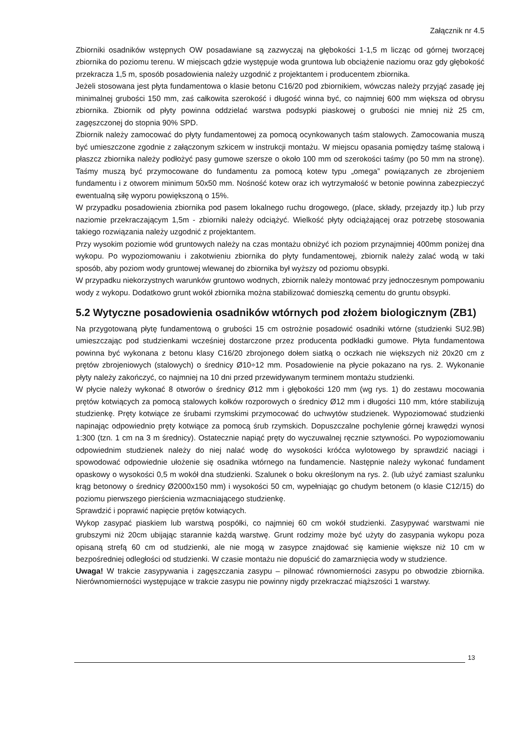Załącznik nr 4.5
Zbiorniki osadników wstępnych OW posadawiane są zazwyczaj na głębokości 1-1,5 m licząc od górnej tworzącej zbiornika do poziomu terenu. W miejscach gdzie występuje woda gruntowa lub obciążenie naziomu oraz gdy głębokość przekracza 1,5 m, sposób posadowienia należy uzgodnić z projektantem i producentem zbiornika.
Jeżeli stosowana jest płyta fundamentowa o klasie betonu C16/20 pod zbiornikiem, wówczas należy przyjąć zasadę jej minimalnej grubości 150 mm, zaś całkowita szerokość i długość winna być, co najmniej 600 mm większa od obrysu zbiornika. Zbiornik od płyty powinna oddzielać warstwa podsypki piaskowej o grubości nie mniej niż 25 cm, zagęszczonej do stopnia 90% SPD.
Zbiornik należy zamocować do płyty fundamentowej za pomocą ocynkowanych taśm stalowych. Zamocowania muszą być umieszczone zgodnie z załączonym szkicem w instrukcji montażu. W miejscu opasania pomiędzy taśmę stalową i płaszcz zbiornika należy podłożyć pasy gumowe szersze o około 100 mm od szerokości taśmy (po 50 mm na stronę). Taśmy muszą być przymocowane do fundamentu za pomocą kotew typu „omega” powiązanych ze zbrojeniem fundamentu i z otworem minimum 50x50 mm. Nośność kotew oraz ich wytrzymałość w betonie powinna zabezpieczyć ewentualną siłę wyporu powiększoną o 15%.
W przypadku posadowienia zbiornika pod pasem lokalnego ruchu drogowego, (place, składy, przejazdy itp.) lub przy naziomie przekraczającym 1,5m - zbiorniki należy odciążyć. Wielkość płyty odciążającej oraz potrzebę stosowania takiego rozwiązania należy uzgodnić z projektantem.
Przy wysokim poziomie wód gruntowych należy na czas montażu obniżyć ich poziom przynajmniej 400mm poniżej dna wykopu. Po wypoziomowaniu i zakotwieniu zbiornika do płyty fundamentowej, zbiornik należy zalać wodą w taki sposób, aby poziom wody gruntowej wlewanej do zbiornika był wyższy od poziomu obsypki.
W przypadku niekorzystnych warunków gruntowo wodnych, zbiornik należy montować przy jednoczesnym pompowaniu wody z wykopu. Dodatkowo grunt wokół zbiornika można stabilizować domieszką cementu do gruntu obsypki.
5.2 Wytyczne posadowienia osadników wtórnych pod złożem biologicznym (ZB1)
Na przygotowaną płytę fundamentową o grubości 15 cm ostrożnie posadowić osadniki wtórne (studzienki SU2.9B) umieszczając pod studzienkami wcześniej dostarczone przez producenta podkładki gumowe. Płyta fundamentowa powinna być wykonana z betonu klasy C16/20 zbrojonego dołem siatką o oczkach nie większych niż 20x20 cm z prętów zbrojeniowych (stalowych) o średnicy Ø10÷12 mm. Posadowienie na płycie pokazano na rys. 2. Wykonanie płyty należy zakończyć, co najmniej na 10 dni przed przewidywanym terminem montażu studzienki.
W płycie należy wykonać 8 otworów o średnicy Ø12 mm i głębokości 120 mm (wg rys. 1) do zestawu mocowania prętów kotwiących za pomocą stalowych kołków rozporowych o średnicy Ø12 mm i długości 110 mm, które stabilizują studzienkę. Pręty kotwiące ze śrubami rzymskimi przymocować do uchwytów studzienek. Wypoziomować studzienki napinając odpowiednio pręty kotwiące za pomocą śrub rzymskich. Dopuszczalne pochylenie górnej krawędzi wynosi 1:300 (tzn. 1 cm na 3 m średnicy). Ostatecznie napiąć pręty do wyczuwalnej ręcznie sztywności. Po wypoziomowaniu odpowiednim studzienek należy do niej nalać wodę do wysokości króćca wylotowego by sprawdzić naciągi i spowodować odpowiednie ułożenie się osadnika wtórnego na fundamencie. Następnie należy wykonać fundament opaskowy o wysokości 0,5 m wokół dna studzienki. Szalunek o boku określonym na rys. 2. (lub użyć zamiast szalunku krąg betonowy o średnicy Ø2000x150 mm) i wysokości 50 cm, wypełniając go chudym betonem (o klasie C12/15) do poziomu pierwszego pierścienia wzmacniającego studzienkę.
Sprawdzić i poprawić napięcie prętów kotwiących.
Wykop zasypać piaskiem lub warstwą pospółki, co najmniej 60 cm wokół studzienki. Zasypywać warstwami nie grubszymi niż 20cm ubijając starannie każdą warstwę. Grunt rodzimy może być użyty do zasypania wykopu poza opisaną strefą 60 cm od studzienki, ale nie mogą w zasypce znajdować się kamienie większe niż 10 cm w bezpośredniej odległości od studzienki. W czasie montażu nie dopuścić do zamarznięcia wody w studzience.
Uwaga! W trakcie zasypywania i zagęszczania zasypu – pilnować równomierności zasypu po obwodzie zbiornika. Nierównomierności występujące w trakcie zasypu nie powinny nigdy przekraczać miąższości 1 warstwy.
13